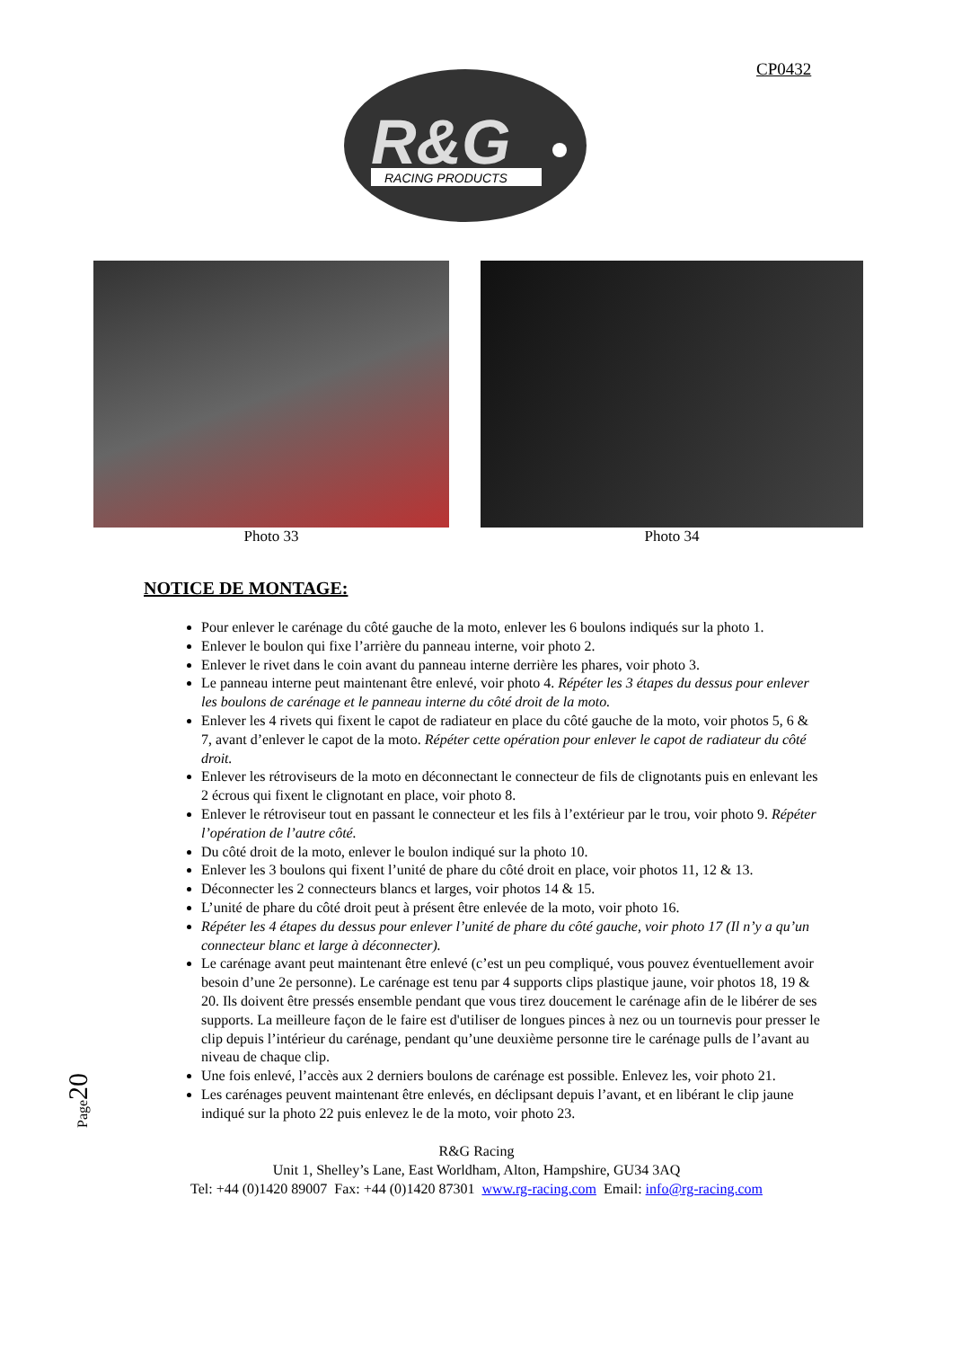CP0432
R&G
RACING PRODUCTS
Photo 33 Photo 34
NOTICE DE MONTAGE:
Pour enlever le carénage du côté gauche de la moto, enlever les 6 boulons indiqués sur la photo 1.
Enlever le boulon qui fixe l’arrière du panneau interne, voir photo 2.
Enlever le rivet dans le coin avant du panneau interne derrière les phares, voir photo 3.
Le panneau interne peut maintenant être enlevé, voir photo 4. Répéter les 3 étapes du dessus pour enlever les boulons de carénage et le panneau interne du côté droit de la moto.
Enlever les 4 rivets qui fixent le capot de radiateur en place du côté gauche de la moto, voir photos 5, 6 & 7, avant d’enlever le capot de la moto. Répéter cette opération pour enlever le capot de radiateur du côté droit.
Enlever les rétroviseurs de la moto en déconnectant le connecteur de fils de clignotants puis en enlevant les 2 écrous qui fixent le clignotant en place, voir photo 8.
Enlever le rétroviseur tout en passant le connecteur et les fils à l’extérieur par le trou, voir photo 9. Répéter l’opération de l’autre côté.
Du côté droit de la moto, enlever le boulon indiqué sur la photo 10.
Enlever les 3 boulons qui fixent l’unité de phare du côté droit en place, voir photos 11, 12 & 13.
Déconnecter les 2 connecteurs blancs et larges, voir photos 14 & 15.
L’unité de phare du côté droit peut à présent être enlevée de la moto, voir photo 16.
Répéter les 4 étapes du dessus pour enlever l’unité de phare du côté gauche, voir photo 17 (Il n’y a qu’un connecteur blanc et large à déconnecter).
Le carénage avant peut maintenant être enlevé (c’est un peu compliqué, vous pouvez éventuellement avoir besoin d’une 2e personne). Le carénage est tenu par 4 supports clips plastique jaune, voir photos 18, 19 & 20. Ils doivent être pressés ensemble pendant que vous tirez doucement le carénage afin de le libérer de ses supports. La meilleure façon de le faire est d'utiliser de longues pinces à nez ou un tournevis pour presser le clip depuis l’intérieur du carénage, pendant qu’une deuxième personne tire le carénage pulls de l’avant au niveau de chaque clip.
Une fois enlevé, l’accès aux 2 derniers boulons de carénage est possible. Enlevez les, voir photo 21.
Les carénages peuvent maintenant être enlevés, en déclipsant depuis l’avant, et en libérant le clip jaune indiqué sur la photo 22 puis enlevez le de la moto, voir photo 23.
Page20
R&G Racing
Unit 1, Shelley’s Lane, East Worldham, Alton, Hampshire, GU34 3AQ
Tel: +44 (0)1420 89007 Fax: +44 (0)1420 87301 www.rg-racing.com Email: info@rg-racing.com